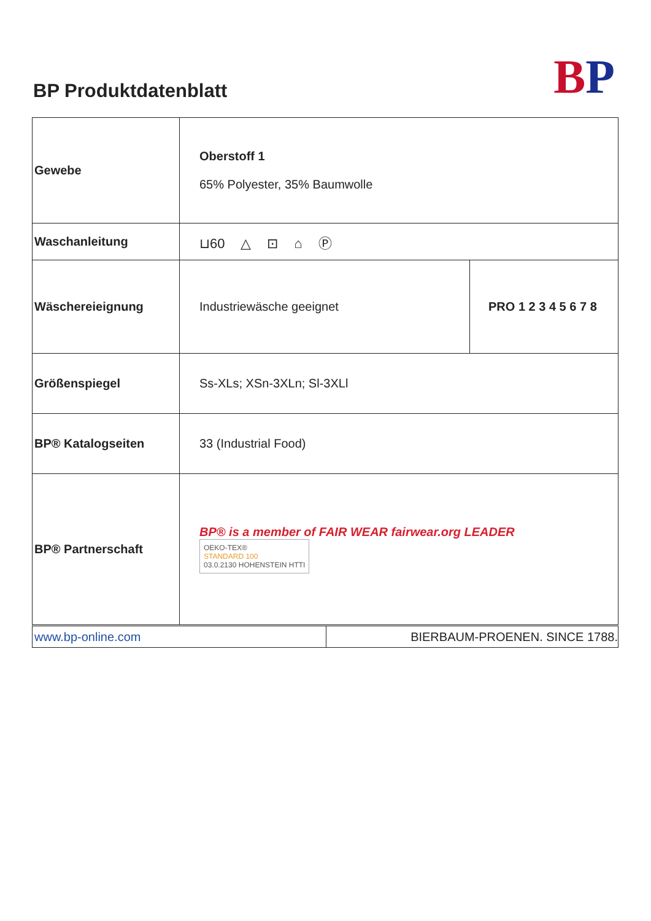BP Produktdatenblatt BP
| Gewebe | Oberstoff 1 65% Polyester, 35% Baumwolle | |
| Waschanleitung | ⊔60 △ ⊡ ⌂ Ⓟ | |
| Wäschereieignung | Industriewäsche geeignet | PRO 1 2 3 4 5 6 7 8 |
| Größenspiegel | Ss-XLs; XSn-3XLn; Sl-3XLl | |
| BP® Katalogseiten | 33 (Industrial Food) | |
| BP® Partnerschaft | BP® is a member of FAIR WEAR fairwear.org LEADER OEKO-TEX® STANDARD 100 03.0.2130 HOHENSTEIN HTTI | |
| www.bp-online.com | BIERBAUM-PROENEN. SINCE 1788. |